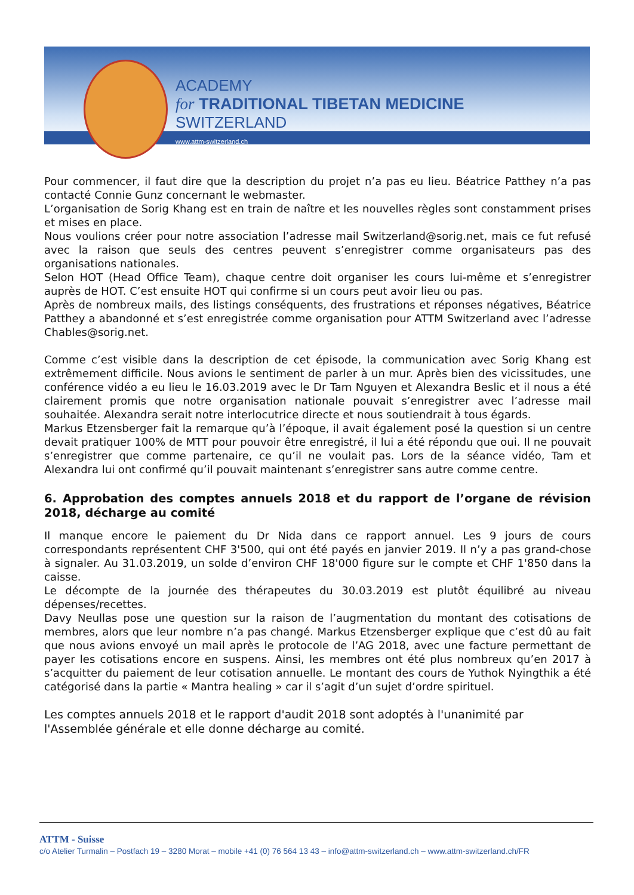ACADEMY
for TRADITIONAL TIBETAN MEDICINE
SWITZERLAND
www.attm-switzerland.ch
Pour commencer, il faut dire que la description du projet n’a pas eu lieu. Béatrice Patthey n’a pas contacté Connie Gunz concernant le webmaster.
L’organisation de Sorig Khang est en train de naître et les nouvelles règles sont constamment prises et mises en place.
Nous voulions créer pour notre association l’adresse mail Switzerland@sorig.net, mais ce fut refusé avec la raison que seuls des centres peuvent s’enregistrer comme organisateurs pas des organisations nationales.
Selon HOT (Head Office Team), chaque centre doit organiser les cours lui-même et s’enregistrer auprès de HOT. C’est ensuite HOT qui confirme si un cours peut avoir lieu ou pas.
Après de nombreux mails, des listings conséquents, des frustrations et réponses négatives, Béatrice Patthey a abandonné et s’est enregistrée comme organisation pour ATTM Switzerland avec l’adresse Chables@sorig.net.
Comme c’est visible dans la description de cet épisode, la communication avec Sorig Khang est extrêmement difficile. Nous avions le sentiment de parler à un mur. Après bien des vicissitudes, une conférence vidéo a eu lieu le 16.03.2019 avec le Dr Tam Nguyen et Alexandra Beslic et il nous a été clairement promis que notre organisation nationale pouvait s’enregistrer avec l’adresse mail souhaitée. Alexandra serait notre interlocutrice directe et nous soutiendrait à tous égards.
Markus Etzensberger fait la remarque qu’à l’époque, il avait également posé la question si un centre devait pratiquer 100% de MTT pour pouvoir être enregistré, il lui a été répondu que oui. Il ne pouvait s’enregistrer que comme partenaire, ce qu’il ne voulait pas. Lors de la séance vidéo, Tam et Alexandra lui ont confirmé qu’il pouvait maintenant s’enregistrer sans autre comme centre.
6. Approbation des comptes annuels 2018 et du rapport de l’organe de révision 2018, décharge au comité
Il manque encore le paiement du Dr Nida dans ce rapport annuel. Les 9 jours de cours correspondants représentent CHF 3'500, qui ont été payés en janvier 2019. Il n’y a pas grand-chose à signaler. Au 31.03.2019, un solde d’environ CHF 18'000 figure sur le compte et CHF 1'850 dans la caisse.
Le décompte de la journée des thérapeutes du 30.03.2019 est plutôt équilibré au niveau dépenses/recettes.
Davy Neullas pose une question sur la raison de l’augmentation du montant des cotisations de membres, alors que leur nombre n’a pas changé. Markus Etzensberger explique que c’est dû au fait que nous avions envoyé un mail après le protocole de l’AG 2018, avec une facture permettant de payer les cotisations encore en suspens. Ainsi, les membres ont été plus nombreux qu’en 2017 à s’acquitter du paiement de leur cotisation annuelle. Le montant des cours de Yuthok Nyingthik a été catégorisé dans la partie « Mantra healing » car il s’agit d’un sujet d’ordre spirituel.
Les comptes annuels 2018 et le rapport d'audit 2018 sont adoptés à l'unanimité par l'Assemblée générale et elle donne décharge au comité.
ATTM - Suisse
c/o Atelier Turmalin – Postfach 19 – 3280 Morat – mobile +41 (0) 76 564 13 43 – info@attm-switzerland.ch – www.attm-switzerland.ch/FR